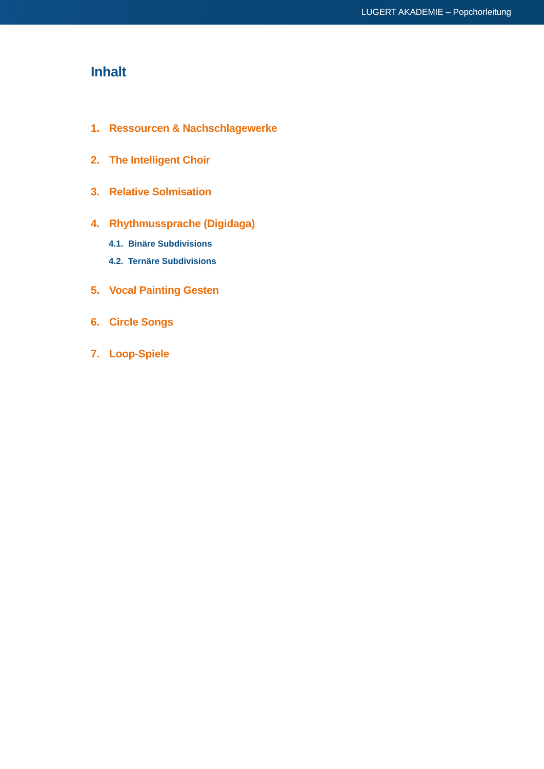LUGERT AKADEMIE – Popchorleitung
Inhalt
1. Ressourcen & Nachschlagewerke
2. The Intelligent Choir
3. Relative Solmisation
4. Rhythmussprache (Digidaga)
4.1. Binäre Subdivisions
4.2. Ternäre Subdivisions
5. Vocal Painting Gesten
6. Circle Songs
7. Loop-Spiele